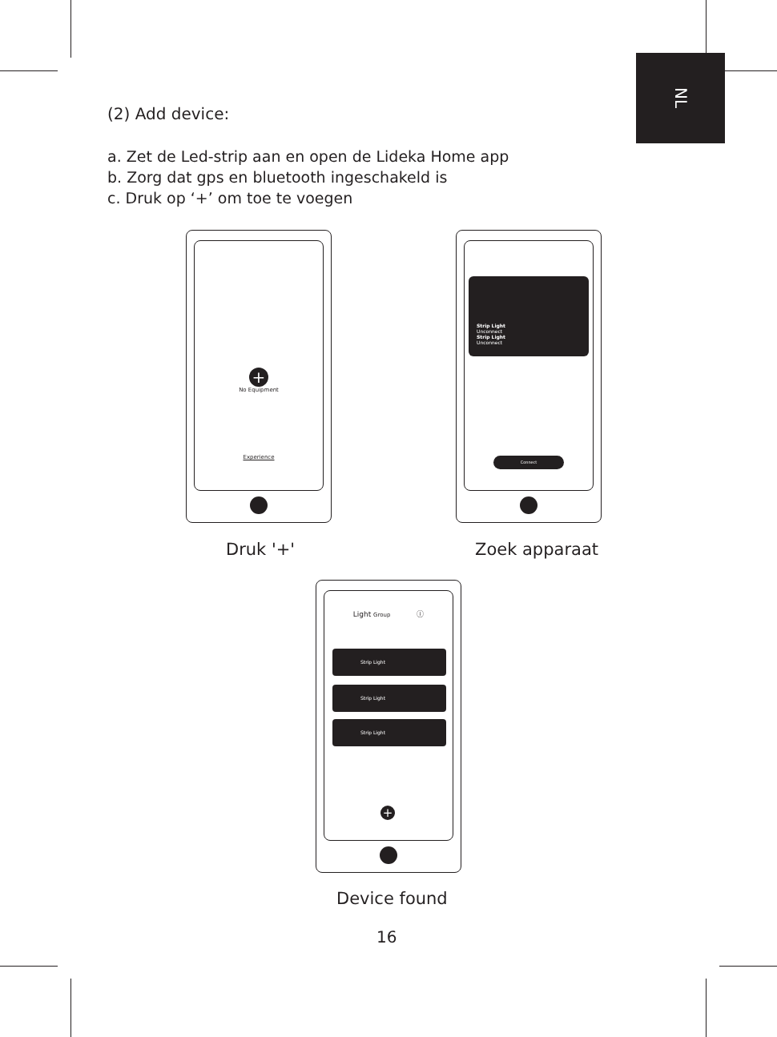NL
(2) Add device:
a. Zet de Led-strip aan en open de Lideka Home app
b. Zorg dat gps en bluetooth ingeschakeld is
c. Druk op ‘+’ om toe te voegen
+
No Equipment
Experience
Druk '+'
Strip Light
Unconnect
Strip Light
Unconnect
Connect
Zoek apparaat
Light Group ⓘ
Strip Light
Strip Light
Strip Light
+
Device found
16